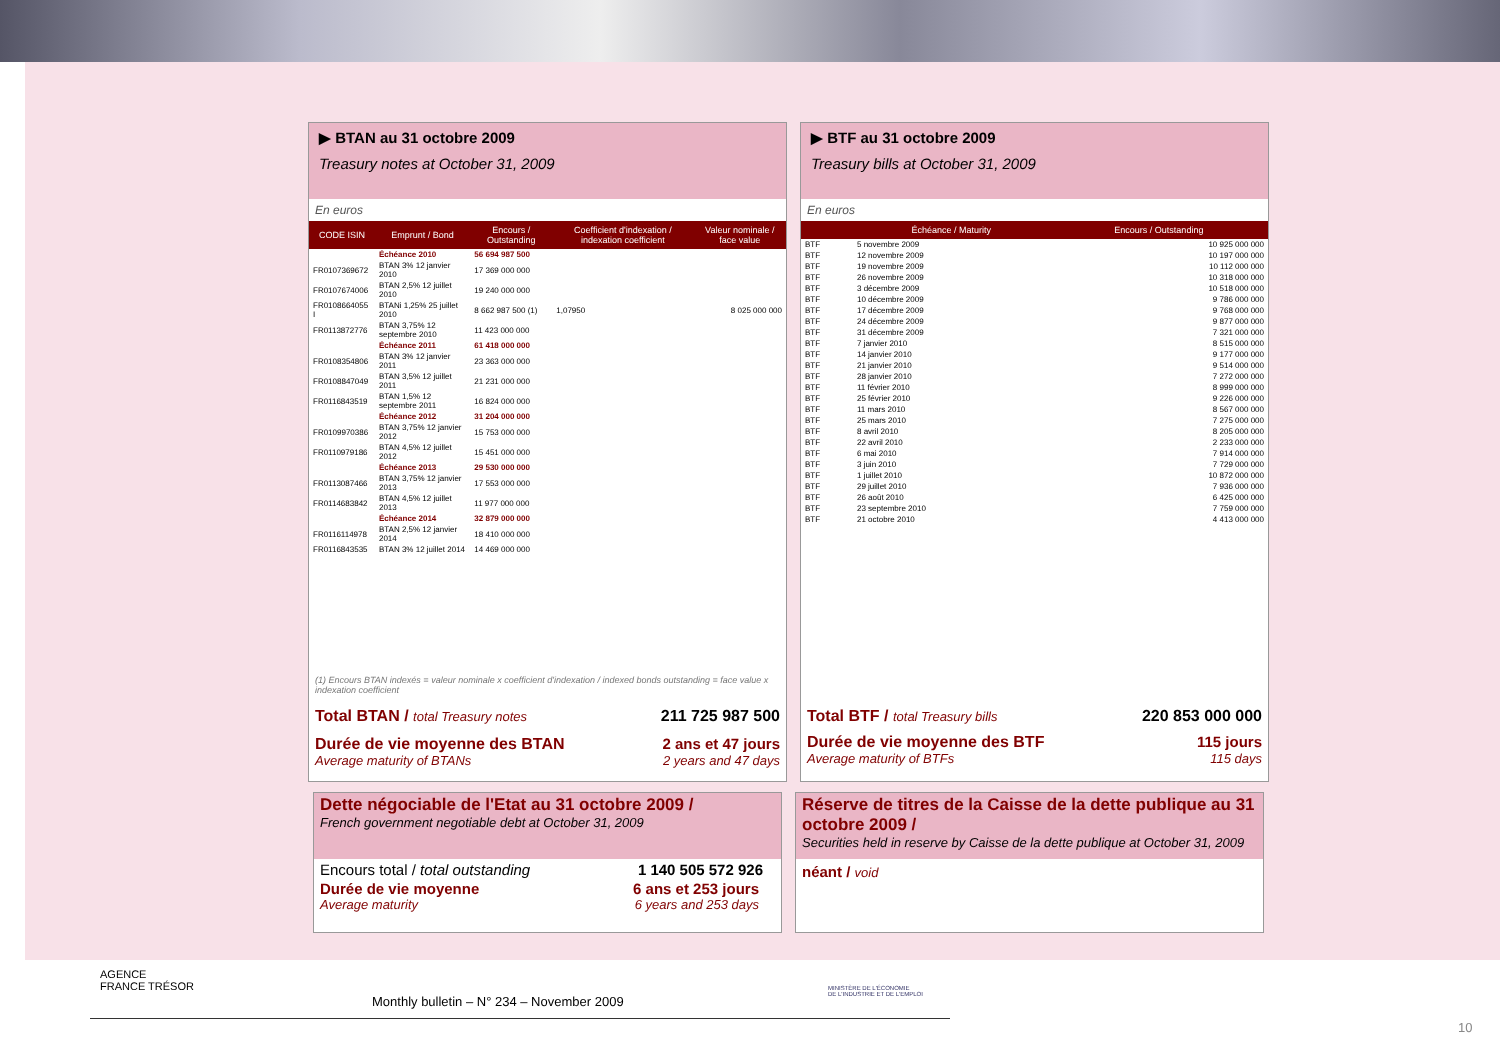▶ BTAN au 31 octobre 2009
Treasury notes at October 31, 2009
En euros
| CODE ISIN | Emprunt / Bond | Encours / Outstanding | Coefficient d'indexation / indexation coefficient | Valeur nominale / face value |
| --- | --- | --- | --- | --- |
| | Échéance 2010 | 56 694 987 500 | | |
| FR0107369672 | BTAN 3% 12 janvier 2010 | 17 369 000 000 | | |
| FR0107674006 | BTAN 2,5% 12 juillet 2010 | 19 240 000 000 | | |
| FR0108664055 I | BTANi 1,25% 25 juillet 2010 | 8 662 987 500 (1) | 1,07950 | 8 025 000 000 |
| FR0113872776 | BTAN 3,75% 12 septembre 2010 | 11 423 000 000 | | |
| | Échéance 2011 | 61 418 000 000 | | |
| FR0108354806 | BTAN 3% 12 janvier 2011 | 23 363 000 000 | | |
| FR0108847049 | BTAN 3,5% 12 juillet 2011 | 21 231 000 000 | | |
| FR0116843519 | BTAN 1,5% 12 septembre 2011 | 16 824 000 000 | | |
| | Échéance 2012 | 31 204 000 000 | | |
| FR0109970386 | BTAN 3,75% 12 janvier 2012 | 15 753 000 000 | | |
| FR0110979186 | BTAN 4,5% 12 juillet 2012 | 15 451 000 000 | | |
| | Échéance 2013 | 29 530 000 000 | | |
| FR0113087466 | BTAN 3,75% 12 janvier 2013 | 17 553 000 000 | | |
| FR0114683842 | BTAN 4,5% 12 juillet 2013 | 11 977 000 000 | | |
| | Échéance 2014 | 32 879 000 000 | | |
| FR0116114978 | BTAN 2,5% 12 janvier 2014 | 18 410 000 000 | | |
| FR0116843535 | BTAN 3% 12 juillet 2014 | 14 469 000 000 | | |
(1) Encours BTAN indexés = valeur nominale x coefficient d'indexation / indexed bonds outstanding = face value x indexation coefficient
Total BTAN / total Treasury notes 211 725 987 500
Durée de vie moyenne des BTAN 2 ans et 47 jours
Average maturity of BTANs 2 years and 47 days
▶ BTF au 31 octobre 2009
Treasury bills at October 31, 2009
En euros
| | Échéance / Maturity | Encours / Outstanding |
| --- | --- | --- |
| BTF | 5 novembre 2009 | 10 925 000 000 |
| BTF | 12 novembre 2009 | 10 197 000 000 |
| BTF | 19 novembre 2009 | 10 112 000 000 |
| BTF | 26 novembre 2009 | 10 318 000 000 |
| BTF | 3 décembre 2009 | 10 518 000 000 |
| BTF | 10 décembre 2009 | 9 786 000 000 |
| BTF | 17 décembre 2009 | 9 768 000 000 |
| BTF | 24 décembre 2009 | 9 877 000 000 |
| BTF | 31 décembre 2009 | 7 321 000 000 |
| BTF | 7 janvier 2010 | 8 515 000 000 |
| BTF | 14 janvier 2010 | 9 177 000 000 |
| BTF | 21 janvier 2010 | 9 514 000 000 |
| BTF | 28 janvier 2010 | 7 272 000 000 |
| BTF | 11 février 2010 | 8 999 000 000 |
| BTF | 25 février 2010 | 9 226 000 000 |
| BTF | 11 mars 2010 | 8 567 000 000 |
| BTF | 25 mars 2010 | 7 275 000 000 |
| BTF | 8 avril 2010 | 8 205 000 000 |
| BTF | 22 avril 2010 | 2 233 000 000 |
| BTF | 6 mai 2010 | 7 914 000 000 |
| BTF | 3 juin 2010 | 7 729 000 000 |
| BTF | 1 juillet 2010 | 10 872 000 000 |
| BTF | 29 juillet 2010 | 7 936 000 000 |
| BTF | 26 août 2010 | 6 425 000 000 |
| BTF | 23 septembre 2010 | 7 759 000 000 |
| BTF | 21 octobre 2010 | 4 413 000 000 |
Total BTF / total Treasury bills 220 853 000 000
Durée de vie moyenne des BTF 115 jours
Average maturity of BTFs 115 days
Dette négociable de l'Etat au 31 octobre 2009 /
French government negotiable debt at October 31, 2009
Encours total / total outstanding 1 140 505 572 926
Durée de vie moyenne 6 ans et 253 jours
Average maturity 6 years and 253 days
Réserve de titres de la Caisse de la dette publique au 31 octobre 2009 /
Securities held in reserve by Caisse de la dette publique at October 31, 2009
néant / void
AGENCE
FRANCE TRÉSOR
Monthly bulletin – N° 234 – November 2009
MINISTÈRE DE L'ÉCONOMIE
DE L'INDUSTRIE ET DE L'EMPLOI
10